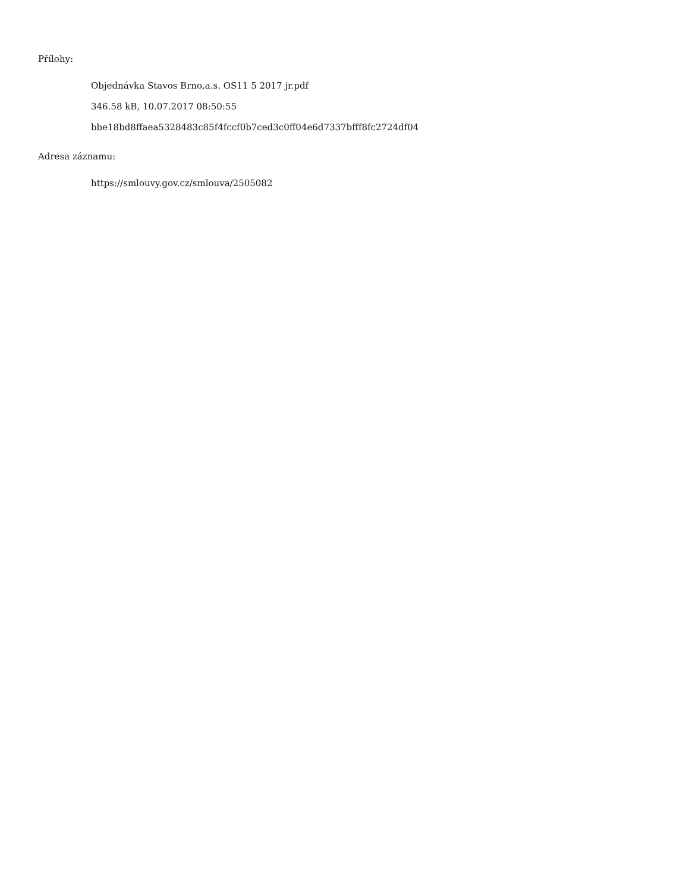Přílohy:
Objednávka Stavos Brno,a.s. OS11 5 2017 jr.pdf
346.58 kB, 10.07.2017 08:50:55
bbe18bd8ffaea5328483c85f4fccf0b7ced3c0ff04e6d7337bfff8fc2724df04
Adresa záznamu:
https://smlouvy.gov.cz/smlouva/2505082